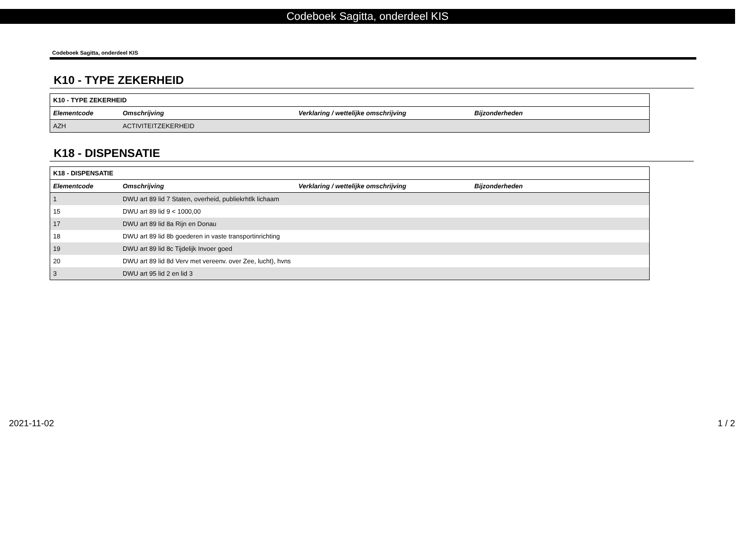Codeboek Sagitta, onderdeel KIS
Codeboek Sagitta, onderdeel KIS
K10 - TYPE ZEKERHEID
| K10 - TYPE ZEKERHEID | | | |
| --- | --- | --- | --- |
| Elementcode | Omschrijving | Verklaring / wettelijke omschrijving | Bijzonderheden |
| AZH | ACTIVITEITZEKERHEID | | |
K18 - DISPENSATIE
| K18 - DISPENSATIE | | | |
| --- | --- | --- | --- |
| Elementcode | Omschrijving | Verklaring / wettelijke omschrijving | Bijzonderheden |
| 1 | DWU art 89 lid 7 Staten, overheid, publiekrhtlk lichaam | | |
| 15 | DWU art 89 lid 9 < 1000,00 | | |
| 17 | DWU art 89 lid 8a Rijn en Donau | | |
| 18 | DWU art 89 lid 8b goederen in vaste transportinrichting | | |
| 19 | DWU art 89 lid 8c Tijdelijk Invoer goed | | |
| 20 | DWU art 89 lid 8d Verv met vereenv. over Zee, lucht), hvns | | |
| 3 | DWU art 95 lid 2 en lid 3 | | |
2021-11-02 1 / 2